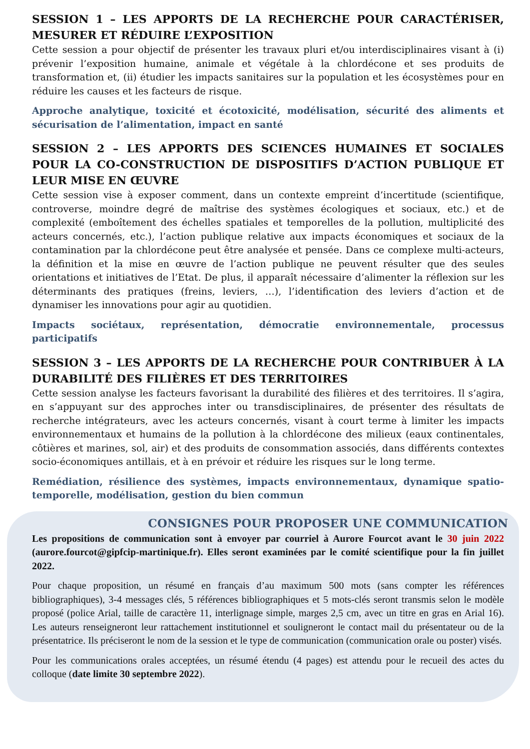SESSION 1 – LES APPORTS DE LA RECHERCHE POUR CARACTÉRISER, MESURER ET RÉDUIRE L’EXPOSITION
Cette session a pour objectif de présenter les travaux pluri et/ou interdisciplinaires visant à (i) prévenir l’exposition humaine, animale et végétale à la chlordécone et ses produits de transformation et, (ii) étudier les impacts sanitaires sur la population et les écosystèmes pour en réduire les causes et les facteurs de risque.
Approche analytique, toxicité et écotoxicité, modélisation, sécurité des aliments et sécurisation de l’alimentation, impact en santé
SESSION 2 – LES APPORTS DES SCIENCES HUMAINES ET SOCIALES POUR LA CO-CONSTRUCTION DE DISPOSITIFS D’ACTION PUBLIQUE ET LEUR MISE EN ŒUVRE
Cette session vise à exposer comment, dans un contexte empreint d’incertitude (scientifique, controverse, moindre degré de maîtrise des systèmes écologiques et sociaux, etc.) et de complexité (emboîtement des échelles spatiales et temporelles de la pollution, multiplicité des acteurs concernés, etc.), l’action publique relative aux impacts économiques et sociaux de la contamination par la chlordécone peut être analysée et pensée. Dans ce complexe multi-acteurs, la définition et la mise en œuvre de l’action publique ne peuvent résulter que des seules orientations et initiatives de l’Etat. De plus, il apparaît nécessaire d’alimenter la réflexion sur les déterminants des pratiques (freins, leviers, …), l’identification des leviers d’action et de dynamiser les innovations pour agir au quotidien.
Impacts sociétaux, représentation, démocratie environnementale, processus participatifs
SESSION 3 – LES APPORTS DE LA RECHERCHE POUR CONTRIBUER À LA DURABILITÉ DES FILIÈRES ET DES TERRITOIRES
Cette session analyse les facteurs favorisant la durabilité des filières et des territoires. Il s’agira, en s’appuyant sur des approches inter ou transdisciplinaires, de présenter des résultats de recherche intégrateurs, avec les acteurs concernés, visant à court terme à limiter les impacts environnementaux et humains de la pollution à la chlordécone des milieux (eaux continentales, côtières et marines, sol, air) et des produits de consommation associés, dans différents contextes socio-économiques antillais, et à en prévoir et réduire les risques sur le long terme.
Remédiation, résilience des systèmes, impacts environnementaux, dynamique spatio-temporelle, modélisation, gestion du bien commun
CONSIGNES POUR PROPOSER UNE COMMUNICATION
Les propositions de communication sont à envoyer par courriel à Aurore Fourcot avant le 30 juin 2022 (aurore.fourcot@gipfcip-martinique.fr). Elles seront examinées par le comité scientifique pour la fin juillet 2022.
Pour chaque proposition, un résumé en français d’au maximum 500 mots (sans compter les références bibliographiques), 3-4 messages clés, 5 références bibliographiques et 5 mots-clés seront transmis selon le modèle proposé (police Arial, taille de caractère 11, interlignage simple, marges 2,5 cm, avec un titre en gras en Arial 16). Les auteurs renseigneront leur rattachement institutionnel et souligneront le contact mail du présentateur ou de la présentatrice. Ils préciseront le nom de la session et le type de communication (communication orale ou poster) visés.
Pour les communications orales acceptées, un résumé étendu (4 pages) est attendu pour le recueil des actes du colloque (date limite 30 septembre 2022).